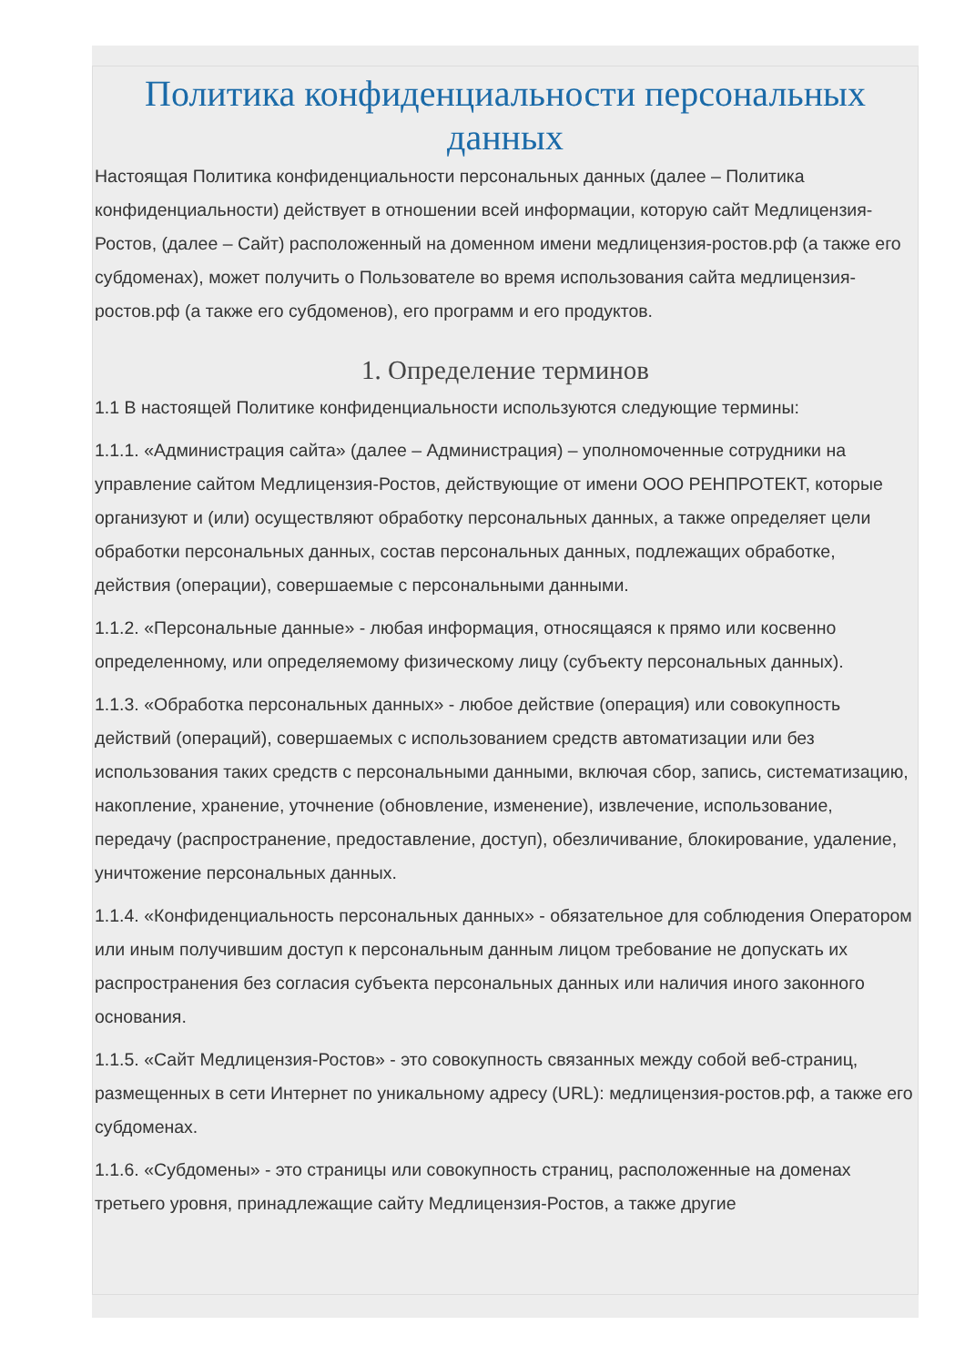Политика конфиденциальности персональных данных
Настоящая Политика конфиденциальности персональных данных (далее – Политика конфиденциальности) действует в отношении всей информации, которую сайт Медлицензия-Ростов, (далее – Сайт) расположенный на доменном имени медлицензия-ростов.рф (а также его субдоменах), может получить о Пользователе во время использования сайта медлицензия-ростов.рф (а также его субдоменов), его программ и его продуктов.
1. Определение терминов
1.1 В настоящей Политике конфиденциальности используются следующие термины:
1.1.1. «Администрация сайта» (далее – Администрация) – уполномоченные сотрудники на управление сайтом Медлицензия-Ростов, действующие от имени ООО РЕНПРОТЕКТ, которые организуют и (или) осуществляют обработку персональных данных, а также определяет цели обработки персональных данных, состав персональных данных, подлежащих обработке, действия (операции), совершаемые с персональными данными.
1.1.2. «Персональные данные» - любая информация, относящаяся к прямо или косвенно определенному, или определяемому физическому лицу (субъекту персональных данных).
1.1.3. «Обработка персональных данных» - любое действие (операция) или совокупность действий (операций), совершаемых с использованием средств автоматизации или без использования таких средств с персональными данными, включая сбор, запись, систематизацию, накопление, хранение, уточнение (обновление, изменение), извлечение, использование, передачу (распространение, предоставление, доступ), обезличивание, блокирование, удаление, уничтожение персональных данных.
1.1.4. «Конфиденциальность персональных данных» - обязательное для соблюдения Оператором или иным получившим доступ к персональным данным лицом требование не допускать их распространения без согласия субъекта персональных данных или наличия иного законного основания.
1.1.5. «Сайт Медлицензия-Ростов» - это совокупность связанных между собой веб-страниц, размещенных в сети Интернет по уникальному адресу (URL): медлицензия-ростов.рф, а также его субдоменах.
1.1.6. «Субдомены» - это страницы или совокупность страниц, расположенные на доменах третьего уровня, принадлежащие сайту Медлицензия-Ростов, а также другие